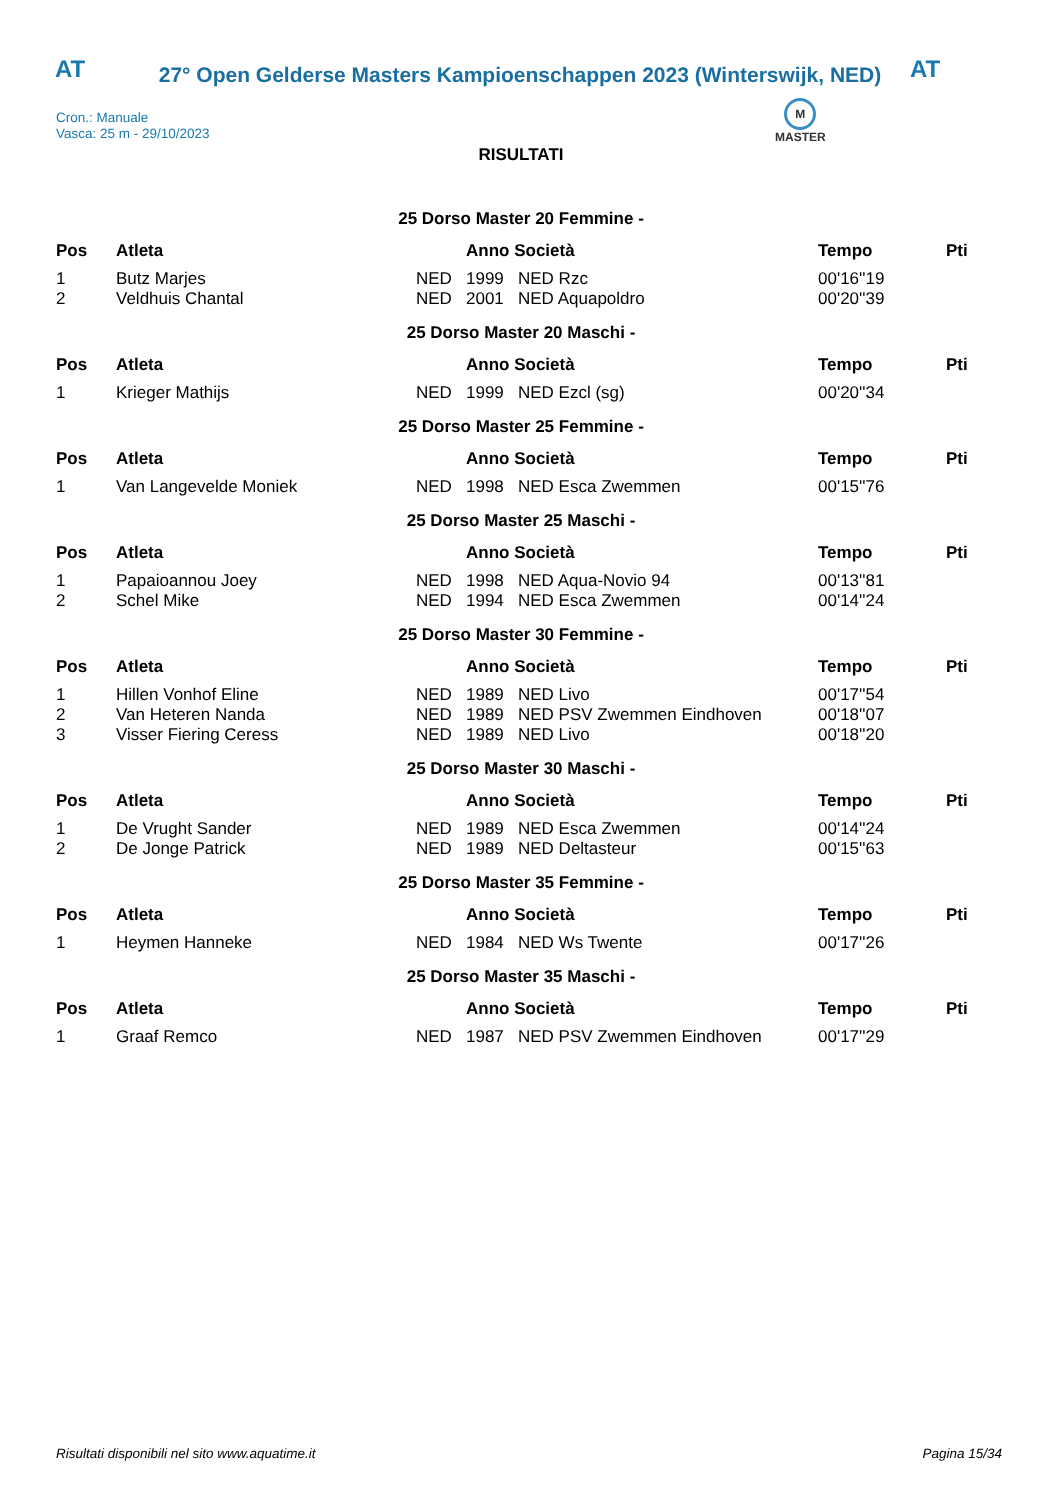AT
27° Open Gelderse Masters Kampioenschappen 2023 (Winterswijk, NED)
AT
Cron.: Manuale
Vasca: 25 m - 29/10/2023
M
MASTER
RISULTATI
| 25 Dorso Master 20 Femmine - | | | | | | |
| Pos | Atleta | | Anno Società | | Tempo | Pti |
| 1 | Butz Marjes | NED | 1999 | NED Rzc | 00'16''19 | |
| 2 | Veldhuis Chantal | NED | 2001 | NED Aquapoldro | 00'20''39 | |
| 25 Dorso Master 20 Maschi - | | | | | | |
| Pos | Atleta | | Anno Società | | Tempo | Pti |
| 1 | Krieger Mathijs | NED | 1999 | NED Ezcl (sg) | 00'20''34 | |
| 25 Dorso Master 25 Femmine - | | | | | | |
| Pos | Atleta | | Anno Società | | Tempo | Pti |
| 1 | Van Langevelde Moniek | NED | 1998 | NED Esca Zwemmen | 00'15''76 | |
| 25 Dorso Master 25 Maschi - | | | | | | |
| Pos | Atleta | | Anno Società | | Tempo | Pti |
| 1 | Papaioannou Joey | NED | 1998 | NED Aqua-Novio 94 | 00'13''81 | |
| 2 | Schel Mike | NED | 1994 | NED Esca Zwemmen | 00'14''24 | |
| 25 Dorso Master 30 Femmine - | | | | | | |
| Pos | Atleta | | Anno Società | | Tempo | Pti |
| 1 | Hillen Vonhof Eline | NED | 1989 | NED Livo | 00'17''54 | |
| 2 | Van Heteren Nanda | NED | 1989 | NED PSV Zwemmen Eindhoven | 00'18''07 | |
| 3 | Visser Fiering Ceress | NED | 1989 | NED Livo | 00'18''20 | |
| 25 Dorso Master 30 Maschi - | | | | | | |
| Pos | Atleta | | Anno Società | | Tempo | Pti |
| 1 | De Vrught Sander | NED | 1989 | NED Esca Zwemmen | 00'14''24 | |
| 2 | De Jonge Patrick | NED | 1989 | NED Deltasteur | 00'15''63 | |
| 25 Dorso Master 35 Femmine - | | | | | | |
| Pos | Atleta | | Anno Società | | Tempo | Pti |
| 1 | Heymen Hanneke | NED | 1984 | NED Ws Twente | 00'17''26 | |
| 25 Dorso Master 35 Maschi - | | | | | | |
| Pos | Atleta | | Anno Società | | Tempo | Pti |
| 1 | Graaf Remco | NED | 1987 | NED PSV Zwemmen Eindhoven | 00'17''29 | |
Risultati disponibili nel sito www.aquatime.it Pagina 15/34